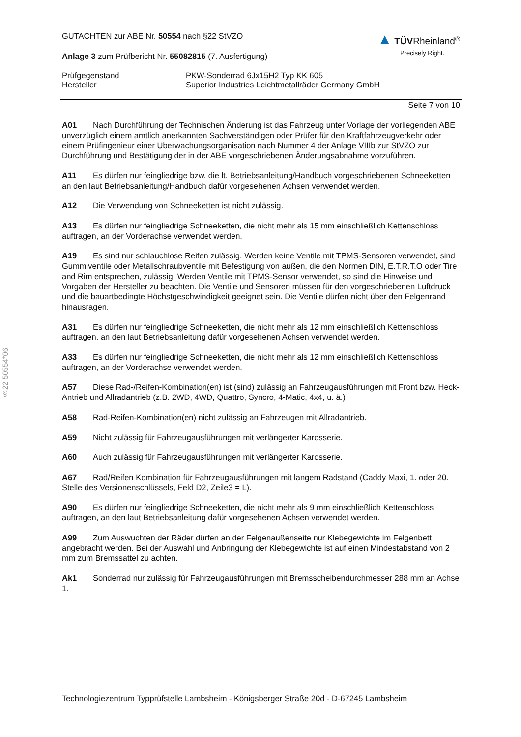§22 50554*06
▲ TÜV Rheinland<sup>®</sup>
Precisely Right.
GUTACHTEN zur ABE Nr. 50554 nach §22 StVZO
Anlage 3 zum Prüfbericht Nr. 55082815 (7. Ausfertigung)
Prüfgegenstand PKW-Sonderrad 6Jx15H2 Typ KK 605
Hersteller Superior Industries Leichtmetallräder Germany GmbH
Seite 7 von 10
A01 Nach Durchführung der Technischen Änderung ist das Fahrzeug unter Vorlage der vorliegenden ABE unverzüglich einem amtlich anerkannten Sachverständigen oder Prüfer für den Kraftfahrzeugverkehr oder einem Prüfingenieur einer Überwachungsorganisation nach Nummer 4 der Anlage VIIIb zur StVZO zur Durchführung und Bestätigung der in der ABE vorgeschriebenen Änderungsabnahme vorzuführen.
A11 Es dürfen nur feingliedrige bzw. die lt. Betriebsanleitung/Handbuch vorgeschriebenen Schneeketten an den laut Betriebsanleitung/Handbuch dafür vorgesehenen Achsen verwendet werden.
A12 Die Verwendung von Schneeketten ist nicht zulässig.
A13 Es dürfen nur feingliedrige Schneeketten, die nicht mehr als 15 mm einschließlich Kettenschloss auftragen, an der Vorderachse verwendet werden.
A19 Es sind nur schlauchlose Reifen zulässig. Werden keine Ventile mit TPMS-Sensoren verwendet, sind Gummiventile oder Metallschraubventile mit Befestigung von außen, die den Normen DIN, E.T.R.T.O oder Tire and Rim entsprechen, zulässig. Werden Ventile mit TPMS-Sensor verwendet, so sind die Hinweise und Vorgaben der Hersteller zu beachten. Die Ventile und Sensoren müssen für den vorgeschriebenen Luftdruck und die bauartbedingte Höchstgeschwindigkeit geeignet sein. Die Ventile dürfen nicht über den Felgenrand hinausragen.
A31 Es dürfen nur feingliedrige Schneeketten, die nicht mehr als 12 mm einschließlich Kettenschloss auftragen, an den laut Betriebsanleitung dafür vorgesehenen Achsen verwendet werden.
A33 Es dürfen nur feingliedrige Schneeketten, die nicht mehr als 12 mm einschließlich Kettenschloss auftragen, an der Vorderachse verwendet werden.
A57 Diese Rad-/Reifen-Kombination(en) ist (sind) zulässig an Fahrzeugausführungen mit Front bzw. Heck-Antrieb und Allradantrieb (z.B. 2WD, 4WD, Quattro, Syncro, 4-Matic, 4x4, u. ä.)
A58 Rad-Reifen-Kombination(en) nicht zulässig an Fahrzeugen mit Allradantrieb.
A59 Nicht zulässig für Fahrzeugausführungen mit verlängerter Karosserie.
A60 Auch zulässig für Fahrzeugausführungen mit verlängerter Karosserie.
A67 Rad/Reifen Kombination für Fahrzeugausführungen mit langem Radstand (Caddy Maxi, 1. oder 20. Stelle des Versionenschlüssels, Feld D2, Zeile3 = L).
A90 Es dürfen nur feingliedrige Schneeketten, die nicht mehr als 9 mm einschließlich Kettenschloss auftragen, an den laut Betriebsanleitung dafür vorgesehenen Achsen verwendet werden.
A99 Zum Auswuchten der Räder dürfen an der Felgenaußenseite nur Klebegewichte im Felgenbett angebracht werden. Bei der Auswahl und Anbringung der Klebegewichte ist auf einen Mindestabstand von 2 mm zum Bremssattel zu achten.
Ak1 Sonderrad nur zulässig für Fahrzeugausführungen mit Bremsscheibendurchmesser 288 mm an Achse 1.
Technologiezentrum Typprüfstelle Lambsheim - Königsberger Straße 20d - D-67245 Lambsheim